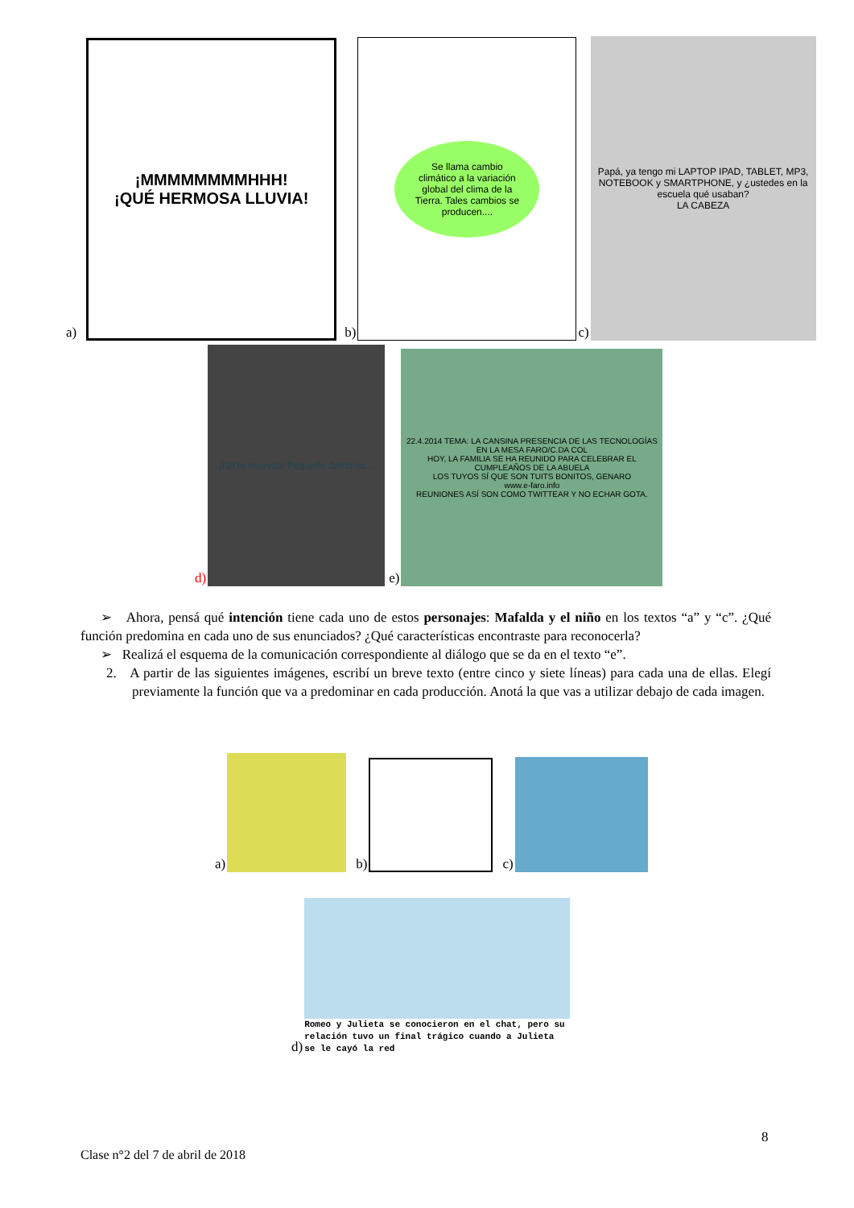a)
¡MMMMMMMMHHH!
¡QUÉ HERMOSA LLUVIA!
b)
Se llama cambio climático a la variación global del clima de la Tierra. Tales cambios se producen....
c)
Papá, ya tengo mi LAPTOP IPAD, TABLET, MP3, NOTEBOOK y SMARTPHONE, y ¿ustedes en la escuela qué usaban?
LA CABEZA
d)
¡No te muevas! Pequeño demonio...
e)
22.4.2014 TEMA: LA CANSINA PRESENCIA DE LAS TECNOLOGÍAS EN LA MESA FARO/C.DA COL
HOY, LA FAMILIA SE HA REUNIDO PARA CELEBRAR EL CUMPLEAÑOS DE LA ABUELA
LOS TUYOS SÍ QUE SON TUITS BONITOS, GENARO
www.e-faro.info
REUNIONES ASÍ SON COMO TWITTEAR Y NO ECHAR GOTA.
➢ Ahora, pensá qué intención tiene cada uno de estos personajes: Mafalda y el niño en los textos “a” y “c”. ¿Qué función predomina en cada uno de sus enunciados? ¿Qué características encontraste para reconocerla?
➢ Realizá el esquema de la comunicación correspondiente al diálogo que se da en el texto “e”.
2. A partir de las siguientes imágenes, escribí un breve texto (entre cinco y siete líneas) para cada una de ellas. Elegí previamente la función que va a predominar en cada producción. Anotá la que vas a utilizar debajo de cada imagen.
a)
b)
c)
d)
Romeo y Julieta se conocieron en el chat, pero su relación tuvo un final trágico cuando a Julieta se le cayó la red
8
Clase n°2 del 7 de abril de 2018